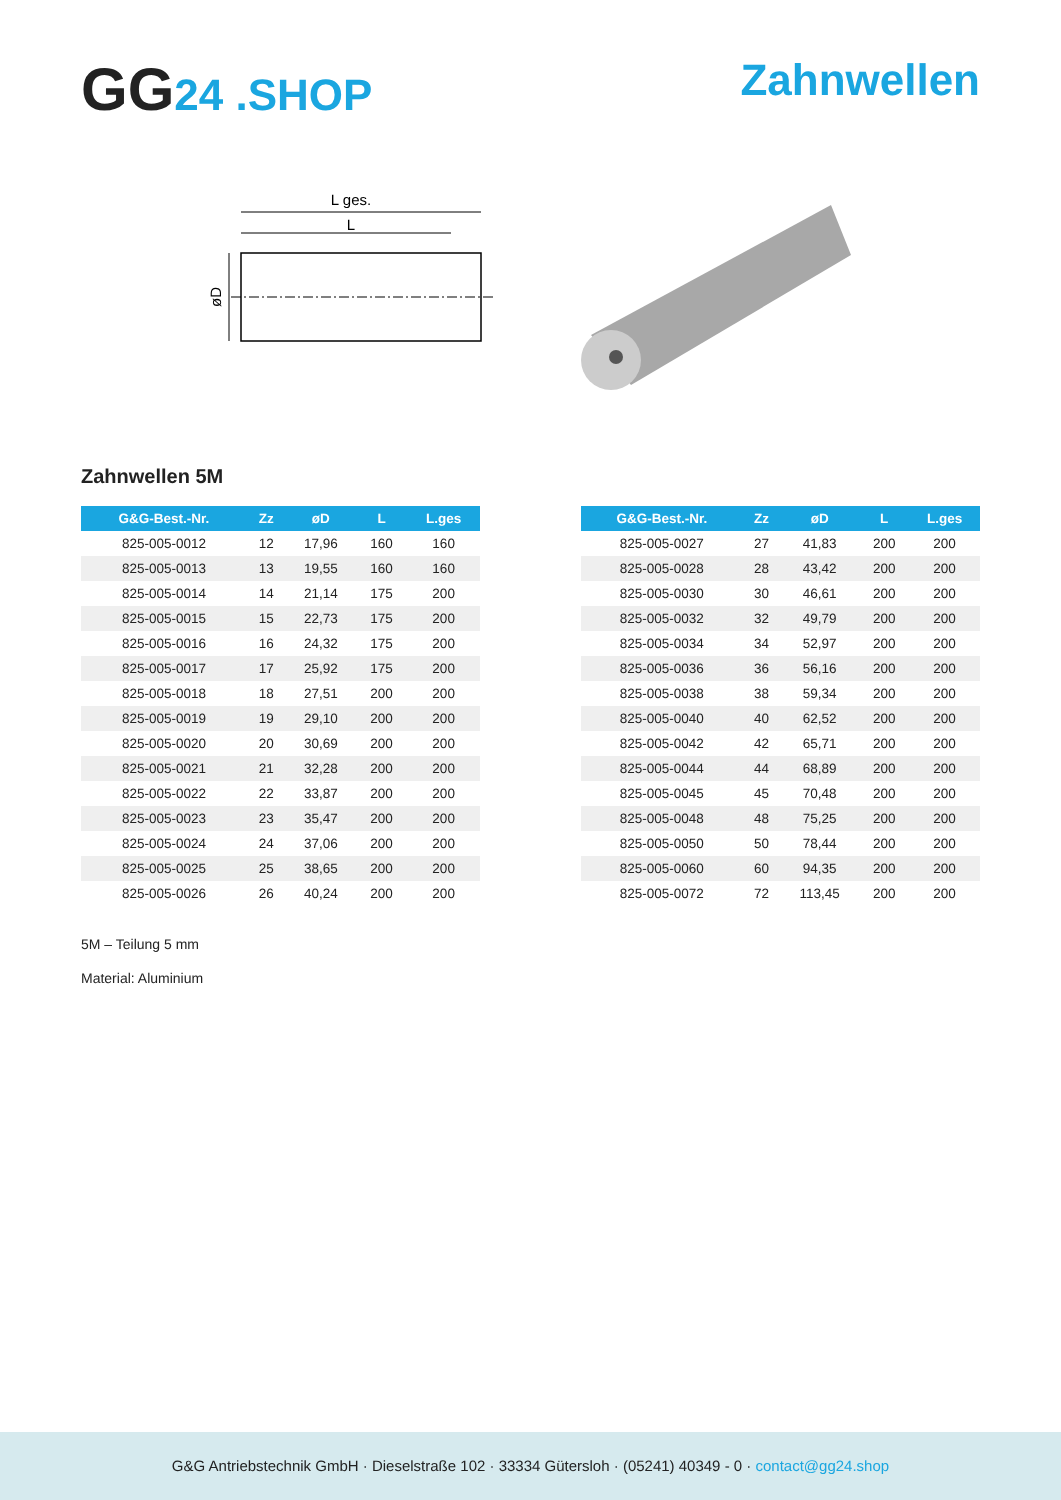GG24 .SHOP Zahnwellen
L ges.
L
øD
Zahnwellen 5M
| G&G-Best.-Nr. | Zz | øD | L | L.ges |
| --- | --- | --- | --- | --- |
| 825-005-0012 | 12 | 17,96 | 160 | 160 |
| 825-005-0013 | 13 | 19,55 | 160 | 160 |
| 825-005-0014 | 14 | 21,14 | 175 | 200 |
| 825-005-0015 | 15 | 22,73 | 175 | 200 |
| 825-005-0016 | 16 | 24,32 | 175 | 200 |
| 825-005-0017 | 17 | 25,92 | 175 | 200 |
| 825-005-0018 | 18 | 27,51 | 200 | 200 |
| 825-005-0019 | 19 | 29,10 | 200 | 200 |
| 825-005-0020 | 20 | 30,69 | 200 | 200 |
| 825-005-0021 | 21 | 32,28 | 200 | 200 |
| 825-005-0022 | 22 | 33,87 | 200 | 200 |
| 825-005-0023 | 23 | 35,47 | 200 | 200 |
| 825-005-0024 | 24 | 37,06 | 200 | 200 |
| 825-005-0025 | 25 | 38,65 | 200 | 200 |
| 825-005-0026 | 26 | 40,24 | 200 | 200 |
| G&G-Best.-Nr. | Zz | øD | L | L.ges |
| --- | --- | --- | --- | --- |
| 825-005-0027 | 27 | 41,83 | 200 | 200 |
| 825-005-0028 | 28 | 43,42 | 200 | 200 |
| 825-005-0030 | 30 | 46,61 | 200 | 200 |
| 825-005-0032 | 32 | 49,79 | 200 | 200 |
| 825-005-0034 | 34 | 52,97 | 200 | 200 |
| 825-005-0036 | 36 | 56,16 | 200 | 200 |
| 825-005-0038 | 38 | 59,34 | 200 | 200 |
| 825-005-0040 | 40 | 62,52 | 200 | 200 |
| 825-005-0042 | 42 | 65,71 | 200 | 200 |
| 825-005-0044 | 44 | 68,89 | 200 | 200 |
| 825-005-0045 | 45 | 70,48 | 200 | 200 |
| 825-005-0048 | 48 | 75,25 | 200 | 200 |
| 825-005-0050 | 50 | 78,44 | 200 | 200 |
| 825-005-0060 | 60 | 94,35 | 200 | 200 |
| 825-005-0072 | 72 | 113,45 | 200 | 200 |
5M – Teilung 5 mm
Material: Aluminium
G&G Antriebstechnik GmbH · Dieselstraße 102 · 33334 Gütersloh · (05241) 40349 - 0 · contact@gg24.shop